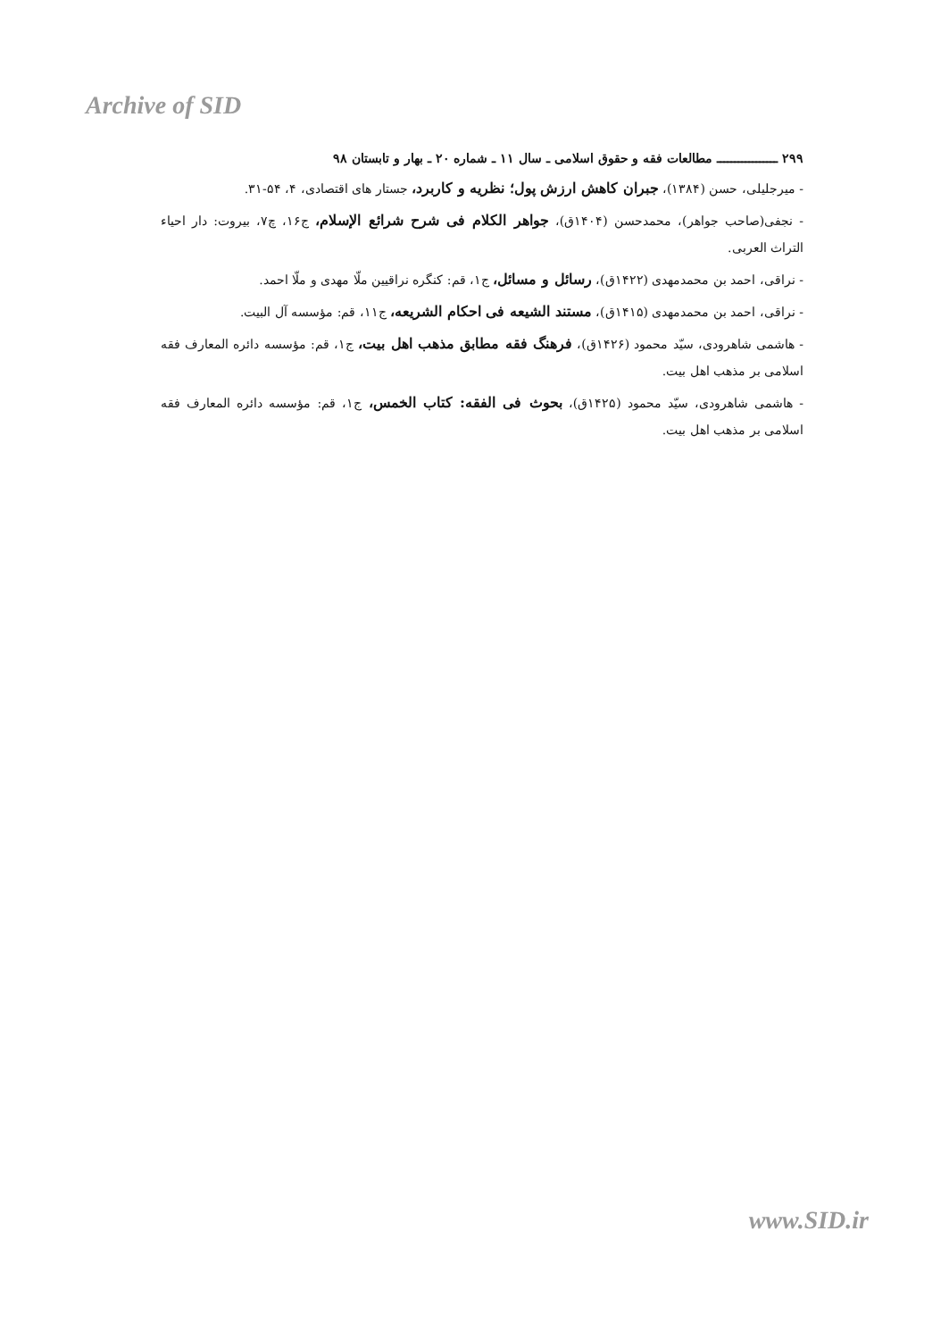Archive of SID
۲۹۹ ـــــــــــــــــ مطالعات فقه و حقوق اسلامی ـ سال ۱۱ ـ شماره ۲۰ ـ بهار و تابستان ۹۸
- میرجلیلی، حسن (۱۳۸۴)، جبران کاهش ارزش پول؛ نظریه و کاربرد، جستار های اقتصادی، ۴، ۵۴-۳۱.
- نجفی(صاحب جواهر)، محمدحسن (۱۴۰۴ق)، جواهر الکلام فی شرح شرائع الإسلام، ج۱۶، چ۷، بیروت: دار احیاء التراث العربی.
- نراقی، احمد بن محمدمهدی (۱۴۲۲ق)، رسائل و مسائل، ج۱، قم: کنگره نراقیین ملّا مهدی و ملّا احمد.
- نراقی، احمد بن محمدمهدی (۱۴۱۵ق)، مستند الشیعه فی احکام الشریعه، ج۱۱، قم: مؤسسه آل البیت.
- هاشمی شاهرودی، سیّد محمود (۱۴۲۶ق)، فرهنگ فقه مطابق مذهب اهل بیت، ج۱، قم: مؤسسه دائره المعارف فقه اسلامی بر مذهب اهل بیت.
- هاشمی شاهرودی، سیّد محمود (۱۴۲۵ق)، بحوث فی الفقه: کتاب الخمس، ج۱، قم: مؤسسه دائره المعارف فقه اسلامی بر مذهب اهل بیت.
www.SID.ir